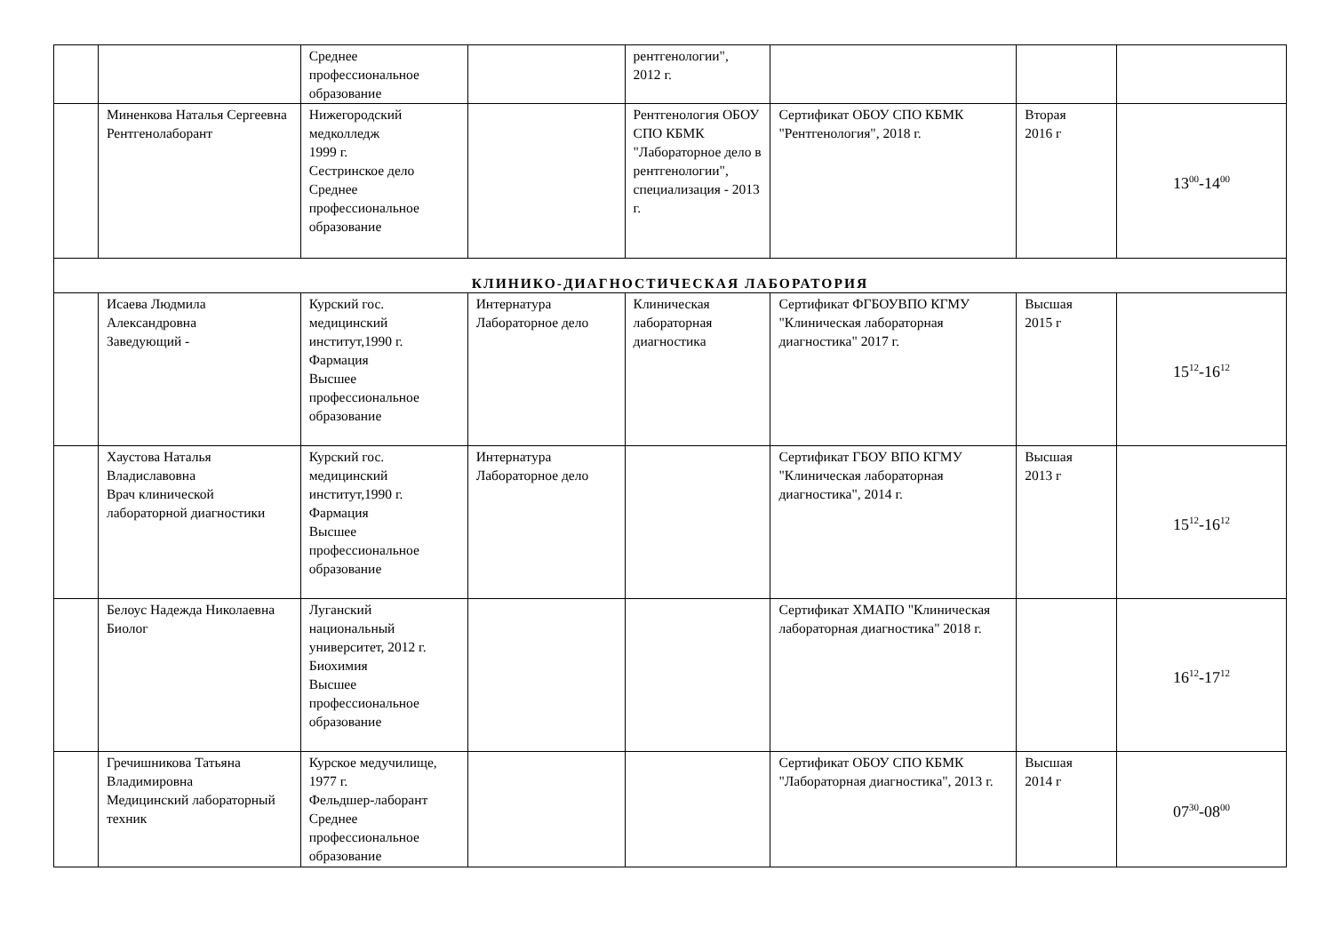| | | Среднее профессиональное образование | | рентгенологии", 2012 г. | | | |
| | Миненкова Наталья Сергеевна Рентгенолаборант | Нижегородский медколледж 1999 г. Сестринское дело Среднее профессиональное образование | | Рентгенология ОБОУ СПО КБМК "Лабораторное дело в рентгенологии", специализация - 2013 г. | Сертификат ОБОУ СПО КБМК "Рентгенология", 2018 г. | Вторая 2016 г | 13<sup>00</sup>-14<sup>00</sup> |
| КЛИНИКО-ДИАГНОСТИЧЕСКАЯ ЛАБОРАТОРИЯ | | | | | | | |
| | Исаева Людмила Александровна Заведующий - | Курский гос. медицинский институт,1990 г. Фармация Высшее профессиональное образование | Интернатура Лабораторное дело | Клиническая лабораторная диагностика | Сертификат ФГБОУВПО КГМУ "Клиническая лабораторная диагностика" 2017 г. | Высшая 2015 г | 15<sup>12</sup>-16<sup>12</sup> |
| | Хаустова Наталья Владиславовна Врач клинической лабораторной диагностики | Курский гос. медицинский институт,1990 г. Фармация Высшее профессиональное образование | Интернатура Лабораторное дело | | Сертификат ГБОУ ВПО КГМУ "Клиническая лабораторная диагностика", 2014 г. | Высшая 2013 г | 15<sup>12</sup>-16<sup>12</sup> |
| | Белоус Надежда Николаевна Биолог | Луганский национальный университет, 2012 г. Биохимия Высшее профессиональное образование | | | Сертификат ХМАПО "Клиническая лабораторная диагностика" 2018 г. | | 16<sup>12</sup>-17<sup>12</sup> |
| | Гречишникова Татьяна Владимировна Медицинский лабораторный техник | Курское медучилище, 1977 г. Фельдшер-лаборант Среднее профессиональное образование | | | Сертификат ОБОУ СПО КБМК "Лабораторная диагностика", 2013 г. | Высшая 2014 г | 07<sup>30</sup>-08<sup>00</sup> |